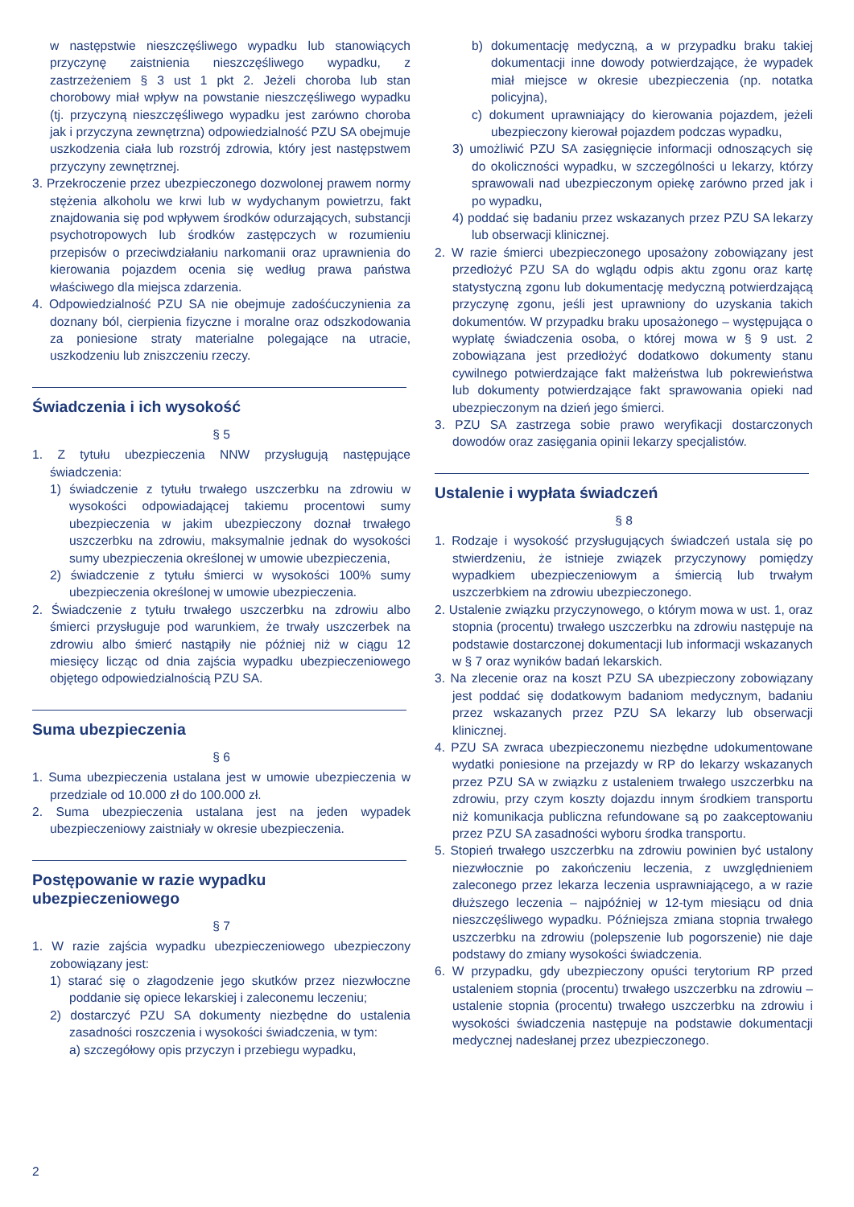w następstwie nieszczęśliwego wypadku lub stanowiących przyczynę zaistnienia nieszczęśliwego wypadku, z zastrzeżeniem § 3 ust 1 pkt 2. Jeżeli choroba lub stan chorobowy miał wpływ na powstanie nieszczęśliwego wypadku (tj. przyczyną nieszczęśliwego wypadku jest zarówno choroba jak i przyczyna zewnętrzna) odpowiedzialność PZU SA obejmuje uszkodzenia ciała lub rozstrój zdrowia, który jest następstwem przyczyny zewnętrznej.
3. Przekroczenie przez ubezpieczonego dozwolonej prawem normy stężenia alkoholu we krwi lub w wydychanym powietrzu, fakt znajdowania się pod wpływem środków odurzających, substancji psychotropowych lub środków zastępczych w rozumieniu przepisów o przeciwdziałaniu narkomanii oraz uprawnienia do kierowania pojazdem ocenia się według prawa państwa właściwego dla miejsca zdarzenia.
4. Odpowiedzialność PZU SA nie obejmuje zadośćuczynienia za doznany ból, cierpienia fizyczne i moralne oraz odszkodowania za poniesione straty materialne polegające na utracie, uszkodzeniu lub zniszczeniu rzeczy.
Świadczenia i ich wysokość
§ 5
1. Z tytułu ubezpieczenia NNW przysługują następujące świadczenia:
1) świadczenie z tytułu trwałego uszczerbku na zdrowiu w wysokości odpowiadającej takiemu procentowi sumy ubezpieczenia w jakim ubezpieczony doznał trwałego uszczerbku na zdrowiu, maksymalnie jednak do wysokości sumy ubezpieczenia określonej w umowie ubezpieczenia,
2) świadczenie z tytułu śmierci w wysokości 100% sumy ubezpieczenia określonej w umowie ubezpieczenia.
2. Świadczenie z tytułu trwałego uszczerbku na zdrowiu albo śmierci przysługuje pod warunkiem, że trwały uszczerbek na zdrowiu albo śmierć nastąpiły nie później niż w ciągu 12 miesięcy licząc od dnia zajścia wypadku ubezpieczeniowego objętego odpowiedzialnością PZU SA.
Suma ubezpieczenia
§ 6
1. Suma ubezpieczenia ustalana jest w umowie ubezpieczenia w przedziale od 10.000 zł do 100.000 zł.
2. Suma ubezpieczenia ustalana jest na jeden wypadek ubezpieczeniowy zaistniały w okresie ubezpieczenia.
Postępowanie w razie wypadku ubezpieczeniowego
§ 7
1. W razie zajścia wypadku ubezpieczeniowego ubezpieczony zobowiązany jest:
1) starać się o złagodzenie jego skutków przez niezwłoczne poddanie się opiece lekarskiej i zaleconemu leczeniu;
2) dostarczyć PZU SA dokumenty niezbędne do ustalenia zasadności roszczenia i wysokości świadczenia, w tym:
a) szczegółowy opis przyczyn i przebiegu wypadku,
b) dokumentację medyczną, a w przypadku braku takiej dokumentacji inne dowody potwierdzające, że wypadek miał miejsce w okresie ubezpieczenia (np. notatka policyjna),
c) dokument uprawniający do kierowania pojazdem, jeżeli ubezpieczony kierował pojazdem podczas wypadku,
3) umożliwić PZU SA zasięgnięcie informacji odnoszących się do okoliczności wypadku, w szczególności u lekarzy, którzy sprawowali nad ubezpieczonym opiekę zarówno przed jak i po wypadku,
4) poddać się badaniu przez wskazanych przez PZU SA lekarzy lub obserwacji klinicznej.
2. W razie śmierci ubezpieczonego uposażony zobowiązany jest przedłożyć PZU SA do wglądu odpis aktu zgonu oraz kartę statystyczną zgonu lub dokumentację medyczną potwierdzającą przyczynę zgonu, jeśli jest uprawniony do uzyskania takich dokumentów. W przypadku braku uposażonego – występująca o wypłatę świadczenia osoba, o której mowa w § 9 ust. 2 zobowiązana jest przedłożyć dodatkowo dokumenty stanu cywilnego potwierdzające fakt małżeństwa lub pokrewieństwa lub dokumenty potwierdzające fakt sprawowania opieki nad ubezpieczonym na dzień jego śmierci.
3. PZU SA zastrzega sobie prawo weryfikacji dostarczonych dowodów oraz zasięgania opinii lekarzy specjalistów.
Ustalenie i wypłata świadczeń
§ 8
1. Rodzaje i wysokość przysługujących świadczeń ustala się po stwierdzeniu, że istnieje związek przyczynowy pomiędzy wypadkiem ubezpieczeniowym a śmiercią lub trwałym uszczerbkiem na zdrowiu ubezpieczonego.
2. Ustalenie związku przyczynowego, o którym mowa w ust. 1, oraz stopnia (procentu) trwałego uszczerbku na zdrowiu następuje na podstawie dostarczonej dokumentacji lub informacji wskazanych w § 7 oraz wyników badań lekarskich.
3. Na zlecenie oraz na koszt PZU SA ubezpieczony zobowiązany jest poddać się dodatkowym badaniom medycznym, badaniu przez wskazanych przez PZU SA lekarzy lub obserwacji klinicznej.
4. PZU SA zwraca ubezpieczonemu niezbędne udokumentowane wydatki poniesione na przejazdy w RP do lekarzy wskazanych przez PZU SA w związku z ustaleniem trwałego uszczerbku na zdrowiu, przy czym koszty dojazdu innym środkiem transportu niż komunikacja publiczna refundowane są po zaakceptowaniu przez PZU SA zasadności wyboru środka transportu.
5. Stopień trwałego uszczerbku na zdrowiu powinien być ustalony niezwłocznie po zakończeniu leczenia, z uwzględnieniem zaleconego przez lekarza leczenia usprawniającego, a w razie dłuższego leczenia – najpóźniej w 12-tym miesiącu od dnia nieszczęśliwego wypadku. Późniejsza zmiana stopnia trwałego uszczerbku na zdrowiu (polepszenie lub pogorszenie) nie daje podstawy do zmiany wysokości świadczenia.
6. W przypadku, gdy ubezpieczony opuści terytorium RP przed ustaleniem stopnia (procentu) trwałego uszczerbku na zdrowiu – ustalenie stopnia (procentu) trwałego uszczerbku na zdrowiu i wysokości świadczenia następuje na podstawie dokumentacji medycznej nadesłanej przez ubezpieczonego.
2